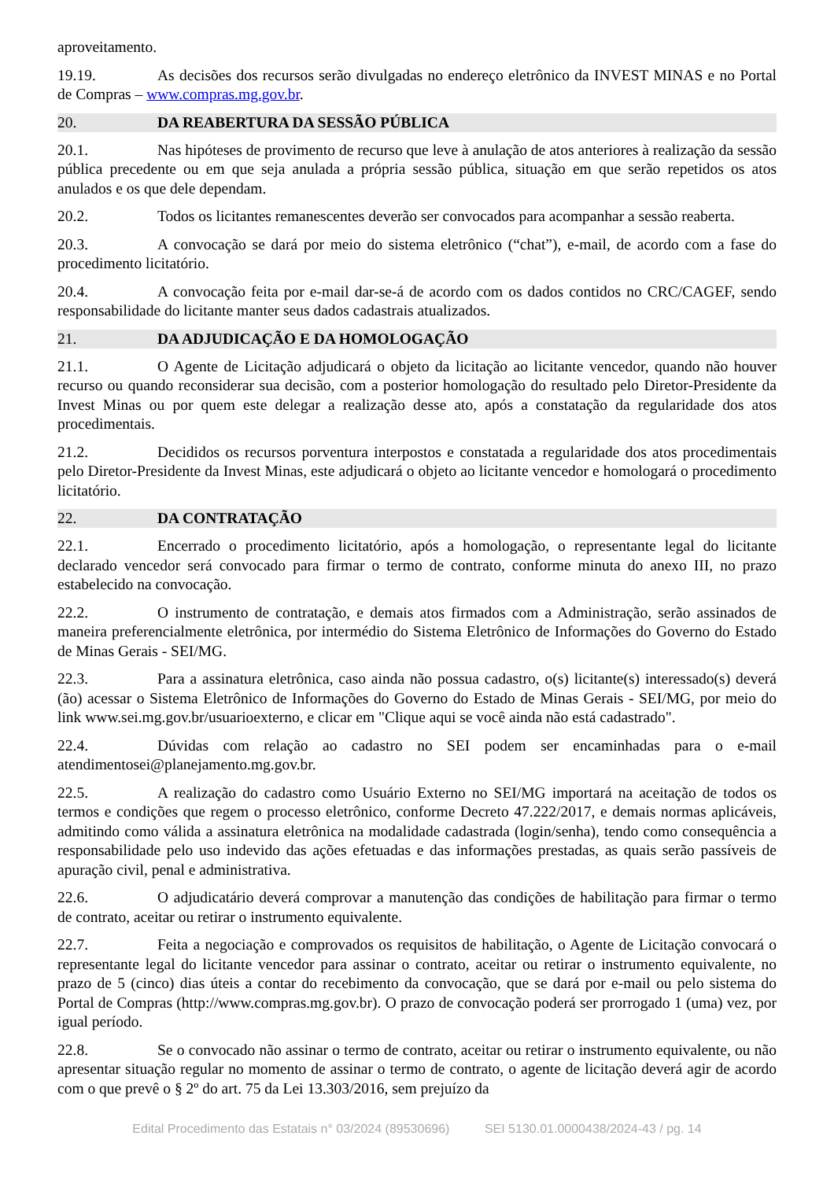aproveitamento.
19.19. As decisões dos recursos serão divulgadas no endereço eletrônico da INVEST MINAS e no Portal de Compras – www.compras.mg.gov.br.
20. DA REABERTURA DA SESSÃO PÚBLICA
20.1. Nas hipóteses de provimento de recurso que leve à anulação de atos anteriores à realização da sessão pública precedente ou em que seja anulada a própria sessão pública, situação em que serão repetidos os atos anulados e os que dele dependam.
20.2. Todos os licitantes remanescentes deverão ser convocados para acompanhar a sessão reaberta.
20.3. A convocação se dará por meio do sistema eletrônico (“chat”), e-mail, de acordo com a fase do procedimento licitatório.
20.4. A convocação feita por e-mail dar-se-á de acordo com os dados contidos no CRC/CAGEF, sendo responsabilidade do licitante manter seus dados cadastrais atualizados.
21. DA ADJUDICAÇÃO E DA HOMOLOGAÇÃO
21.1. O Agente de Licitação adjudicará o objeto da licitação ao licitante vencedor, quando não houver recurso ou quando reconsiderar sua decisão, com a posterior homologação do resultado pelo Diretor-Presidente da Invest Minas ou por quem este delegar a realização desse ato, após a constatação da regularidade dos atos procedimentais.
21.2. Decididos os recursos porventura interpostos e constatada a regularidade dos atos procedimentais pelo Diretor-Presidente da Invest Minas, este adjudicará o objeto ao licitante vencedor e homologará o procedimento licitatório.
22. DA CONTRATAÇÃO
22.1. Encerrado o procedimento licitatório, após a homologação, o representante legal do licitante declarado vencedor será convocado para firmar o termo de contrato, conforme minuta do anexo III, no prazo estabelecido na convocação.
22.2. O instrumento de contratação, e demais atos firmados com a Administração, serão assinados de maneira preferencialmente eletrônica, por intermédio do Sistema Eletrônico de Informações do Governo do Estado de Minas Gerais - SEI/MG.
22.3. Para a assinatura eletrônica, caso ainda não possua cadastro, o(s) licitante(s) interessado(s) deverá (ão) acessar o Sistema Eletrônico de Informações do Governo do Estado de Minas Gerais - SEI/MG, por meio do link www.sei.mg.gov.br/usuarioexterno, e clicar em "Clique aqui se você ainda não está cadastrado".
22.4. Dúvidas com relação ao cadastro no SEI podem ser encaminhadas para o e-mail atendimentosei@planejamento.mg.gov.br.
22.5. A realização do cadastro como Usuário Externo no SEI/MG importará na aceitação de todos os termos e condições que regem o processo eletrônico, conforme Decreto 47.222/2017, e demais normas aplicáveis, admitindo como válida a assinatura eletrônica na modalidade cadastrada (login/senha), tendo como consequência a responsabilidade pelo uso indevido das ações efetuadas e das informações prestadas, as quais serão passíveis de apuração civil, penal e administrativa.
22.6. O adjudicatário deverá comprovar a manutenção das condições de habilitação para firmar o termo de contrato, aceitar ou retirar o instrumento equivalente.
22.7. Feita a negociação e comprovados os requisitos de habilitação, o Agente de Licitação convocará o representante legal do licitante vencedor para assinar o contrato, aceitar ou retirar o instrumento equivalente, no prazo de 5 (cinco) dias úteis a contar do recebimento da convocação, que se dará por e-mail ou pelo sistema do Portal de Compras (http://www.compras.mg.gov.br). O prazo de convocação poderá ser prorrogado 1 (uma) vez, por igual período.
22.8. Se o convocado não assinar o termo de contrato, aceitar ou retirar o instrumento equivalente, ou não apresentar situação regular no momento de assinar o termo de contrato, o agente de licitação deverá agir de acordo com o que prevê o § 2º do art. 75 da Lei 13.303/2016, sem prejuízo da
Edital Procedimento das Estatais n° 03/2024 (89530696) SEI 5130.01.0000438/2024-43 / pg. 14